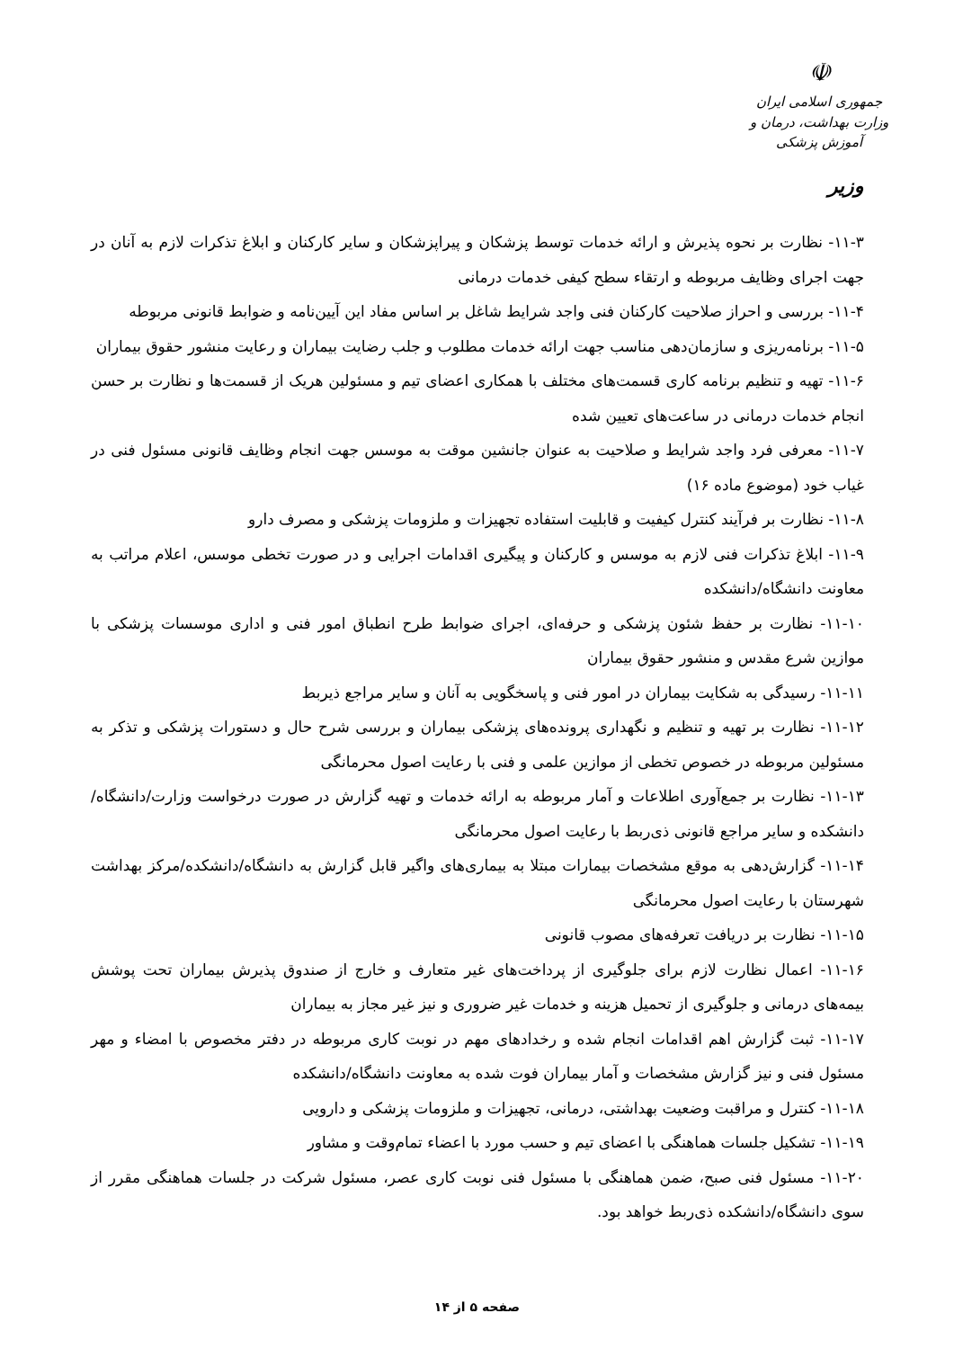☫
جمهوری اسلامی ایران
وزارت بهداشت، درمان و آموزش پزشکی
وزیر
۱۱-۳- نظارت بر نحوه پذیرش و ارائه خدمات توسط پزشکان و پیراپزشکان و سایر کارکنان و ابلاغ تذکرات لازم به آنان در جهت اجرای وظایف مربوطه و ارتقاء سطح کیفی خدمات درمانی
۱۱-۴- بررسی و احراز صلاحیت کارکنان فنی واجد شرایط شاغل بر اساس مفاد این آیین‌نامه و ضوابط قانونی مربوطه
۱۱-۵- برنامه‌ریزی و سازمان‌دهی مناسب جهت ارائه خدمات مطلوب و جلب رضایت بیماران و رعایت منشور حقوق بیماران
۱۱-۶- تهیه و تنظیم برنامه کاری قسمت‌های مختلف با همکاری اعضای تیم و مسئولین هریک از قسمت‌ها و نظارت بر حسن انجام خدمات درمانی در ساعت‌های تعیین شده
۱۱-۷- معرفی فرد واجد شرایط و صلاحیت به عنوان جانشین موقت به موسس جهت انجام وظایف قانونی مسئول فنی در غیاب خود (موضوع ماده ۱۶)
۱۱-۸- نظارت بر فرآیند کنترل کیفیت و قابلیت استفاده تجهیزات و ملزومات پزشکی و مصرف دارو
۱۱-۹- ابلاغ تذکرات فنی لازم به موسس و کارکنان و پیگیری اقدامات اجرایی و در صورت تخطی موسس، اعلام مراتب به معاونت دانشگاه/دانشکده
۱۱-۱۰- نظارت بر حفظ شئون پزشکی و حرفه‌ای، اجرای ضوابط طرح انطباق امور فنی و اداری موسسات پزشکی با موازین شرع مقدس و منشور حقوق بیماران
۱۱-۱۱- رسیدگی به شکایت بیماران در امور فنی و پاسخگویی به آنان و سایر مراجع ذیربط
۱۱-۱۲- نظارت بر تهیه و تنظیم و نگهداری پرونده‌های پزشکی بیماران و بررسی شرح حال و دستورات پزشکی و تذکر به مسئولین مربوطه در خصوص تخطی از موازین علمی و فنی با رعایت اصول محرمانگی
۱۱-۱۳- نظارت بر جمع‌آوری اطلاعات و آمار مربوطه به ارائه خدمات و تهیه گزارش در صورت درخواست وزارت/دانشگاه/دانشکده و سایر مراجع قانونی ذی‌ربط با رعایت اصول محرمانگی
۱۱-۱۴- گزارش‌دهی به موقع مشخصات بیمارات مبتلا به بیماری‌های واگیر قابل گزارش به دانشگاه/دانشکده/مرکز بهداشت شهرستان با رعایت اصول محرمانگی
۱۱-۱۵- نظارت بر دریافت تعرفه‌های مصوب قانونی
۱۱-۱۶- اعمال نظارت لازم برای جلوگیری از پرداخت‌های غیر متعارف و خارج از صندوق پذیرش بیماران تحت پوشش بیمه‌های درمانی و جلوگیری از تحمیل هزینه و خدمات غیر ضروری و نیز غیر مجاز به بیماران
۱۱-۱۷- ثبت گزارش اهم اقدامات انجام شده و رخدادهای مهم در نوبت کاری مربوطه در دفتر مخصوص با امضاء و مهر مسئول فنی و نیز گزارش مشخصات و آمار بیماران فوت شده به معاونت دانشگاه/دانشکده
۱۱-۱۸- کنترل و مراقبت وضعیت بهداشتی، درمانی، تجهیزات و ملزومات پزشکی و دارویی
۱۱-۱۹- تشکیل جلسات هماهنگی با اعضای تیم و حسب مورد با اعضاء تمام‌وقت و مشاور
۱۱-۲۰- مسئول فنی صبح، ضمن هماهنگی با مسئول فنی نوبت کاری عصر، مسئول شرکت در جلسات هماهنگی مقرر از سوی دانشگاه/دانشکده ذی‌ربط خواهد بود.
صفحه ۵ از ۱۴